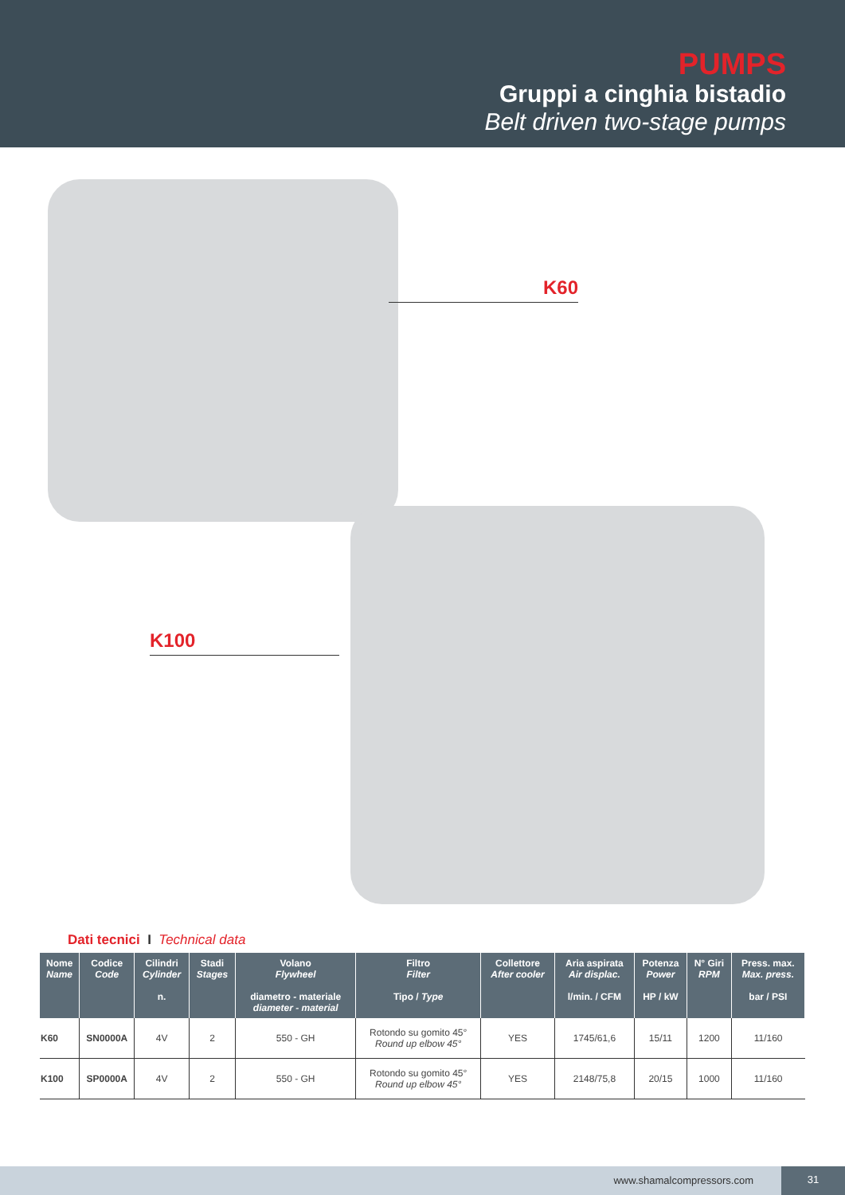PUMPS
Gruppi a cinghia bistadio
Belt driven two-stage pumps
K60
K100
Dati tecnici I Technical data
| Nome Name | Codice Code | Cilindri Cylinder n. | Stadi Stages | Volano Flywheel diametro - materiale diameter - material | Filtro Filter Tipo / Type | Collettore After cooler | Aria aspirata Air displac. l/min. / CFM | Potenza Power HP / kW | N° Giri RPM | Press. max. Max. press. bar / PSI |
| --- | --- | --- | --- | --- | --- | --- | --- | --- | --- | --- |
| K60 | SN0000A | 4V | 2 | 550 - GH | Rotondo su gomito 45° Round up elbow 45° | YES | 1745/61,6 | 15/11 | 1200 | 11/160 |
| K100 | SP0000A | 4V | 2 | 550 - GH | Rotondo su gomito 45° Round up elbow 45° | YES | 2148/75,8 | 20/15 | 1000 | 11/160 |
www.shamalcompressors.com
31